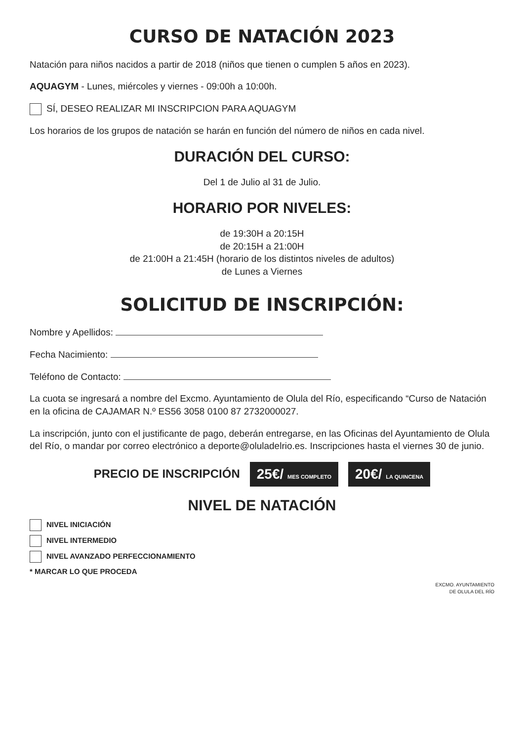CURSO DE NATACIÓN 2023
Natación para niños nacidos a partir de 2018 (niños que tienen o cumplen 5 años en 2023).
AQUAGYM - Lunes, miércoles y viernes - 09:00h a 10:00h.
SÍ, DESEO REALIZAR MI INSCRIPCION PARA AQUAGYM
Los horarios de los grupos de natación se harán en función del número de niños en cada nivel.
DURACIÓN DEL CURSO:
Del 1 de Julio al 31 de Julio.
HORARIO POR NIVELES:
de 19:30H a 20:15H
de 20:15H a 21:00H
de 21:00H a 21:45H (horario de los distintos niveles de adultos)
de Lunes a Viernes
SOLICITUD DE INSCRIPCIÓN:
Nombre y Apellidos:
Fecha Nacimiento:
Teléfono de Contacto:
La cuota se ingresará a nombre del Excmo. Ayuntamiento de Olula del Río, especificando “Curso de Natación en la oficina de CAJAMAR N.º ES56 3058 0100 87 2732000027.
La inscripción, junto con el justificante de pago, deberán entregarse, en las Oficinas del Ayuntamiento de Olula del Río, o mandar por correo electrónico a deporte@oluladelrio.es. Inscripciones hasta el viernes 30 de junio.
PRECIO DE INSCRIPCIÓN 25€/ MES COMPLETO 20€/ LA QUINCENA
NIVEL DE NATACIÓN
NIVEL INICIACIÓN
NIVEL INTERMEDIO
NIVEL AVANZADO PERFECCIONAMIENTO
* MARCAR LO QUE PROCEDA
EXCMO. AYUNTAMIENTO
DE OLULA DEL RÍO